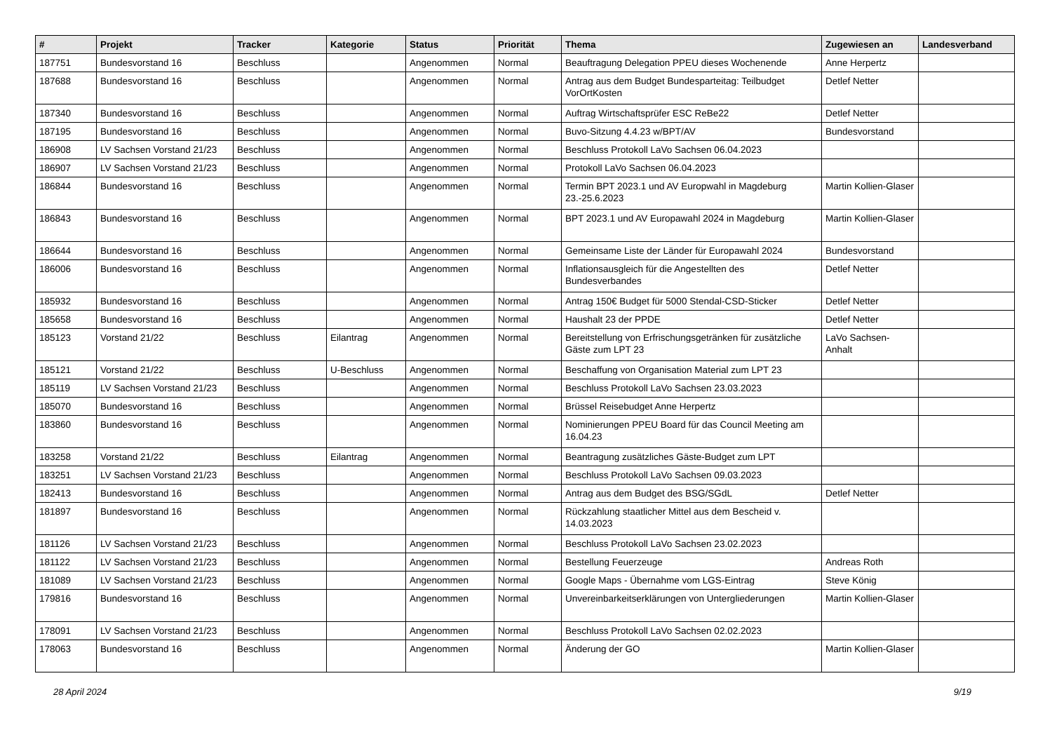| # | Projekt | Tracker | Kategorie | Status | Priorität | Thema | Zugewiesen an | Landesverband |
| --- | --- | --- | --- | --- | --- | --- | --- | --- |
| 187751 | Bundesvorstand 16 | Beschluss | | Angenommen | Normal | Beauftragung Delegation PPEU dieses Wochenende | Anne Herpertz | |
| 187688 | Bundesvorstand 16 | Beschluss | | Angenommen | Normal | Antrag aus dem Budget Bundesparteitag: Teilbudget VorOrtKosten | Detlef Netter | |
| 187340 | Bundesvorstand 16 | Beschluss | | Angenommen | Normal | Auftrag Wirtschaftsprüfer ESC ReBe22 | Detlef Netter | |
| 187195 | Bundesvorstand 16 | Beschluss | | Angenommen | Normal | Buvo-Sitzung 4.4.23 w/BPT/AV | Bundesvorstand | |
| 186908 | LV Sachsen Vorstand 21/23 | Beschluss | | Angenommen | Normal | Beschluss Protokoll LaVo Sachsen 06.04.2023 | | |
| 186907 | LV Sachsen Vorstand 21/23 | Beschluss | | Angenommen | Normal | Protokoll LaVo Sachsen 06.04.2023 | | |
| 186844 | Bundesvorstand 16 | Beschluss | | Angenommen | Normal | Termin BPT 2023.1 und AV Europwahl in Magdeburg 23.-25.6.2023 | Martin Kollien-Glaser | |
| 186843 | Bundesvorstand 16 | Beschluss | | Angenommen | Normal | BPT 2023.1 und AV Europawahl 2024 in Magdeburg | Martin Kollien-Glaser | |
| 186644 | Bundesvorstand 16 | Beschluss | | Angenommen | Normal | Gemeinsame Liste der Länder für Europawahl 2024 | Bundesvorstand | |
| 186006 | Bundesvorstand 16 | Beschluss | | Angenommen | Normal | Inflationsausgleich für die Angestellten des Bundesverbandes | Detlef Netter | |
| 185932 | Bundesvorstand 16 | Beschluss | | Angenommen | Normal | Antrag 150€ Budget für 5000 Stendal-CSD-Sticker | Detlef Netter | |
| 185658 | Bundesvorstand 16 | Beschluss | | Angenommen | Normal | Haushalt 23 der PPDE | Detlef Netter | |
| 185123 | Vorstand 21/22 | Beschluss | Eilantrag | Angenommen | Normal | Bereitstellung von Erfrischungsgetränken für zusätzliche Gäste zum LPT 23 | LaVo Sachsen-Anhalt | |
| 185121 | Vorstand 21/22 | Beschluss | U-Beschluss | Angenommen | Normal | Beschaffung von Organisation Material zum LPT 23 | | |
| 185119 | LV Sachsen Vorstand 21/23 | Beschluss | | Angenommen | Normal | Beschluss Protokoll LaVo Sachsen 23.03.2023 | | |
| 185070 | Bundesvorstand 16 | Beschluss | | Angenommen | Normal | Brüssel Reisebudget Anne Herpertz | | |
| 183860 | Bundesvorstand 16 | Beschluss | | Angenommen | Normal | Nominierungen PPEU Board für das Council Meeting am 16.04.23 | | |
| 183258 | Vorstand 21/22 | Beschluss | Eilantrag | Angenommen | Normal | Beantragung zusätzliches Gäste-Budget zum LPT | | |
| 183251 | LV Sachsen Vorstand 21/23 | Beschluss | | Angenommen | Normal | Beschluss Protokoll LaVo Sachsen 09.03.2023 | | |
| 182413 | Bundesvorstand 16 | Beschluss | | Angenommen | Normal | Antrag aus dem Budget des BSG/SGdL | Detlef Netter | |
| 181897 | Bundesvorstand 16 | Beschluss | | Angenommen | Normal | Rückzahlung staatlicher Mittel aus dem Bescheid v. 14.03.2023 | | |
| 181126 | LV Sachsen Vorstand 21/23 | Beschluss | | Angenommen | Normal | Beschluss Protokoll LaVo Sachsen 23.02.2023 | | |
| 181122 | LV Sachsen Vorstand 21/23 | Beschluss | | Angenommen | Normal | Bestellung Feuerzeuge | Andreas Roth | |
| 181089 | LV Sachsen Vorstand 21/23 | Beschluss | | Angenommen | Normal | Google Maps - Übernahme vom LGS-Eintrag | Steve König | |
| 179816 | Bundesvorstand 16 | Beschluss | | Angenommen | Normal | Unvereinbarkeitserklärungen von Untergliederungen | Martin Kollien-Glaser | |
| 178091 | LV Sachsen Vorstand 21/23 | Beschluss | | Angenommen | Normal | Beschluss Protokoll LaVo Sachsen 02.02.2023 | | |
| 178063 | Bundesvorstand 16 | Beschluss | | Angenommen | Normal | Änderung der GO | Martin Kollien-Glaser | |
28 April 2024 9/19